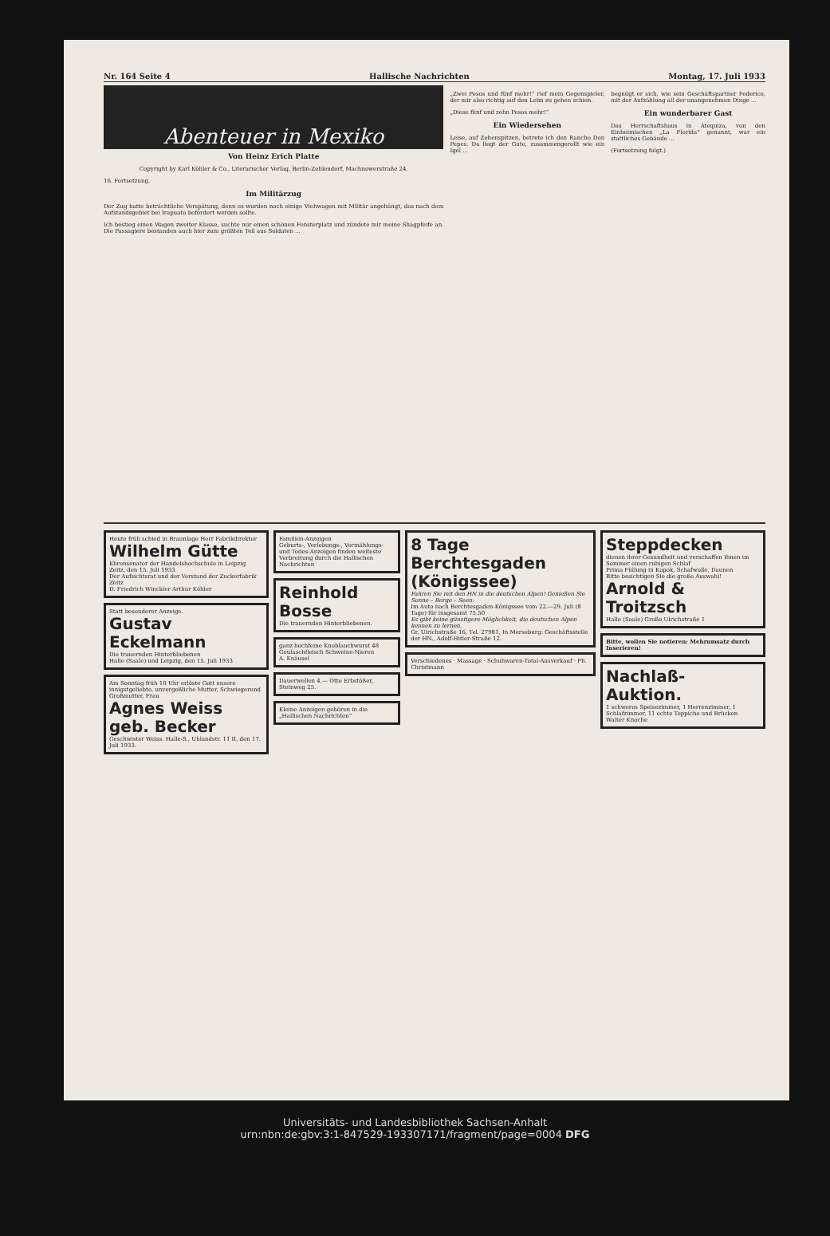Nr. 164 Seite 4 Hallische Nachrichten Montag, 17. Juli 1933
Abenteuer in Mexiko
Von Heinz Erich Platte
Copyright by Karl Köhler & Co., Literarischer Verlag, Berlin-Zehlendorf, Machnowerstraße 24.
16. Fortsetzung.
Im Militärzug
Der Zug hatte beträchtliche Verspätung, denn es wurden noch einige Viehwagen mit Militär angehängt, das nach dem Aufstandsgebiet bei Irapuato befördert werden sollte.
Ich bestieg einen Wagen zweiter Klasse, suchte mir einen schönen Fensterplatz und zündete mir meine Shagpfeife an. Die Passagiere bestanden auch hier zum größten Teil aus Soldaten ...
„Zwei Pesos und fünf mehr!“ rief mein Gegenspieler, der mir also richtig auf den Leim zu gehen schien.
„Diese fünf und zehn Pesos mehr!“
Ein Wiedersehen
Leise, auf Zehenspitzen, betrete ich den Rancho Don Pepes. Da liegt der Gute, zusammengerollt wie ein Igel ...
begnügt er sich, wie sein Geschäftspartner Federico, mit der Aufzählung all der unangenehmen Dinge ...
Ein wunderbarer Gast
Das Herrschaftshaus in Atequiza, von den Einheimischen „La Florida“ genannt, war ein stattliches Gebäude ...
(Fortsetzung folgt.)
Heute früh schied in Braunlage Herr Fabrikdirektor
Wilhelm Gütte
Ehrensenator der Handelshochschule in Leipzig
Zeitz, den 15. Juli 1933
Der Aufsichtsrat und der Vorstand der Zuckerfabrik Zeitz
D. Friedrich Winckler Arthur Köhler
Statt besonderer Anzeige.
Gustav Eckelmann
Die trauernden Hinterbliebenen
Halle (Saale) und Leipzig, den 15. Juli 1933
Am Sonntag früh 10 Uhr erlöste Gott unsere innigstgeliebte, unvergeßliche Mutter, Schwiegerund Großmutter, Frau
Agnes Weiss geb. Becker
Geschwister Weiss. Halle-S., Uhlandstr. 11 II, den 17. Juli 1933.
Familien-Anzeigen
Geburts-, Verlobungs-, Vermählungs- und Todes-Anzeigen finden weiteste Verbreitung durch die Hallischen Nachrichten
Reinhold Bosse
Die trauernden Hinterbliebenen.
ganz hochfeine Knoblauchwurst 48 Goulaschfleisch Schweine-Nieren
A. Knäusel
Dauerwellen 4.— Otto Erbstößer, Steinweg 25.
Kleine Anzeigen gehören in die „Hallischen Nachrichten“
8 Tage Berchtesgaden (Königssee)
Fahren Sie mit den HN in die deutschen Alpen! Genießen Sie Sonne – Berge – Seen:
Im Auto nach Berchtesgaden-Königssee vom 22.—29. Juli (8 Tage) für insgesamt 75.50
Es gibt keine günstigere Möglichkeit, die deutschen Alpen kennen zu lernen.
Gr. Ulrichstraße 16, Tel. 27981. In Merseburg: Geschäftsstelle der HN., Adolf-Hitler-Straße 12.
Verschiedenes · Massage · Schuhwaren-Total-Ausverkauf · Ph. Christmann
Steppdecken
dienen ihrer Gesundheit und verschaffen Ihnen im Sommer einen ruhigen Schlaf
Prima Füllung in Kapok, Schafwolle, Daunen
Bitte besichtigen Sie die große Auswahl!
Arnold & Troitzsch
Halle (Saale) Große Ulrichstraße 1
Bitte, wollen Sie notieren: Mehrumsatz durch Inserieren!
Nachlaß-Auktion.
1 schweres Speisezimmer, 1 Herrenzimmer, 1 Schlafzimmer, 11 echte Teppiche und Brücken
Walter Knoche
Universitäts- und Landesbibliothek Sachsen-Anhalt
urn:nbn:de:gbv:3:1-847529-193307171/fragment/page=0004 DFG